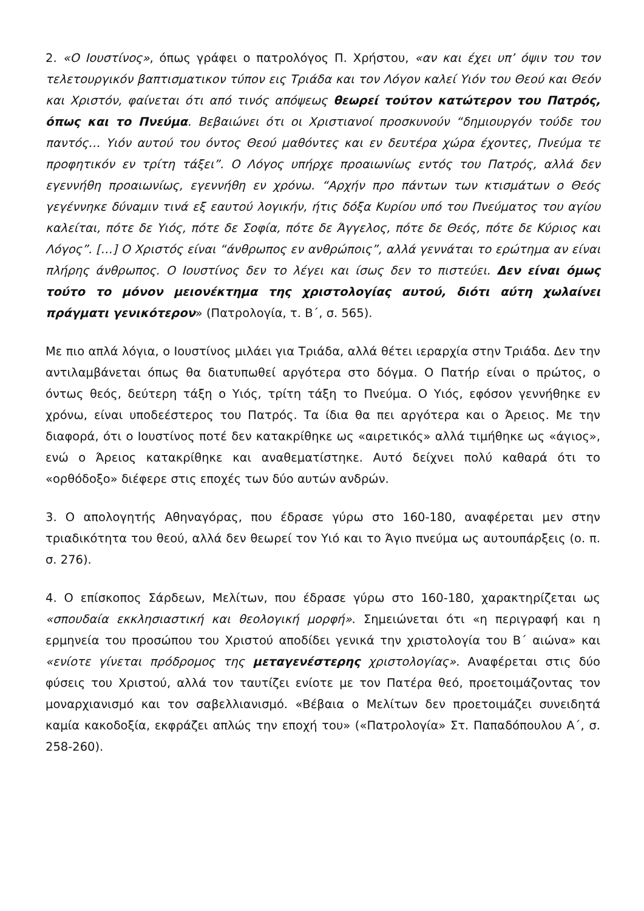2. «Ο Ιουστίνος», όπως γράφει ο πατρολόγος Π. Χρήστου, «αν και έχει υπ’ όψιν του τον τελετουργικόν βαπτισματικον τύπον εις Τριάδα και τον Λόγον καλεί Υιόν του Θεού και Θεόν και Χριστόν, φαίνεται ότι από τινός απόψεως θεωρεί τούτον κατώτερον του Πατρός, όπως και το Πνεύμα. Βεβαιώνει ότι οι Χριστιανοί προσκυνούν “δημιουργόν τούδε του παντός… Υιόν αυτού του όντος Θεού μαθόντες και εν δευτέρα χώρα έχοντες, Πνεύμα τε προφητικόν εν τρίτη τάξει”. Ο Λόγος υπήρχε προαιωνίως εντός του Πατρός, αλλά δεν εγεννήθη προαιωνίως, εγεννήθη εν χρόνω. “Αρχήν προ πάντων των κτισμάτων ο Θεός γεγέννηκε δύναμιν τινά εξ εαυτού λογικήν, ήτις δόξα Κυρίου υπό του Πνεύματος του αγίου καλείται, πότε δε Υιός, πότε δε Σοφία, πότε δε Άγγελος, πότε δε Θεός, πότε δε Κύριος και Λόγος”. […] Ο Χριστός είναι “άνθρωπος εν ανθρώποις”, αλλά γεννάται το ερώτημα αν είναι πλήρης άνθρωπος. Ο Ιουστίνος δεν το λέγει και ίσως δεν το πιστεύει. Δεν είναι όμως τούτο το μόνον μειονέκτημα της χριστολογίας αυτού, διότι αύτη χωλαίνει πράγματι γενικότερον» (Πατρολογία, τ. Β΄, σ. 565).
Με πιο απλά λόγια, ο Ιουστίνος μιλάει για Τριάδα, αλλά θέτει ιεραρχία στην Τριάδα. Δεν την αντιλαμβάνεται όπως θα διατυπωθεί αργότερα στο δόγμα. Ο Πατήρ είναι ο πρώτος, ο όντως θεός, δεύτερη τάξη ο Υιός, τρίτη τάξη το Πνεύμα. Ο Υιός, εφόσον γεννήθηκε εν χρόνω, είναι υποδεέστερος του Πατρός. Τα ίδια θα πει αργότερα και ο Άρειος. Με την διαφορά, ότι ο Ιουστίνος ποτέ δεν κατακρίθηκε ως «αιρετικός» αλλά τιμήθηκε ως «άγιος», ενώ ο Άρειος κατακρίθηκε και αναθεματίστηκε. Αυτό δείχνει πολύ καθαρά ότι το «ορθόδοξο» διέφερε στις εποχές των δύο αυτών ανδρών.
3. Ο απολογητής Αθηναγόρας, που έδρασε γύρω στο 160-180, αναφέρεται μεν στην τριαδικότητα του θεού, αλλά δεν θεωρεί τον Υιό και το Άγιο πνεύμα ως αυτουπάρξεις (ο. π. σ. 276).
4. Ο επίσκοπος Σάρδεων, Μελίτων, που έδρασε γύρω στο 160-180, χαρακτηρίζεται ως «σπουδαία εκκλησιαστική και θεολογική μορφή». Σημειώνεται ότι «η περιγραφή και η ερμηνεία του προσώπου του Χριστού αποδίδει γενικά την χριστολογία του Β΄ αιώνα» και «ενίοτε γίνεται πρόδρομος της μεταγενέστερης χριστολογίας». Αναφέρεται στις δύο φύσεις του Χριστού, αλλά τον ταυτίζει ενίοτε με τον Πατέρα θεό, προετοιμάζοντας τον μοναρχιανισμό και τον σαβελλιανισμό. «Βέβαια ο Μελίτων δεν προετοιμάζει συνειδητά καμία κακοδοξία, εκφράζει απλώς την εποχή του» («Πατρολογία» Στ. Παπαδόπουλου Α΄, σ. 258-260).